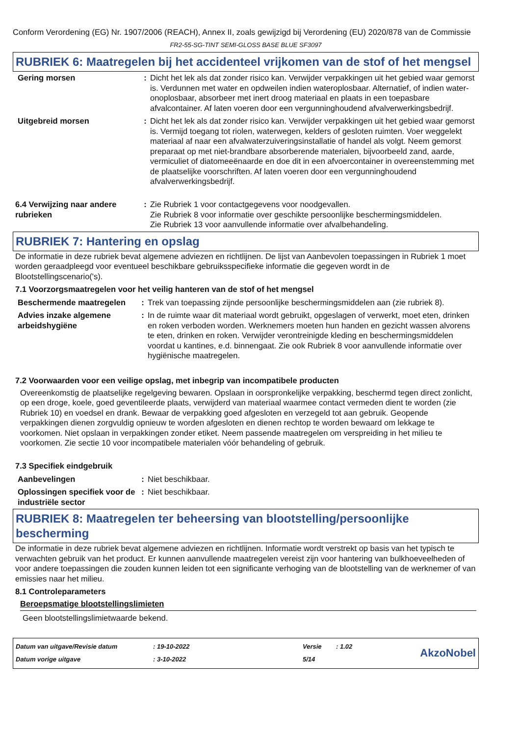Conform Verordening (EG) Nr. 1907/2006 (REACH), Annex II, zoals gewijzigd bij Verordening (EU) 2020/878 van de Commissie
FR2-55-SG-TINT SEMI-GLOSS BASE BLUE SF3097
RUBRIEK 6: Maatregelen bij het accidenteel vrijkomen van de stof of het mengsel
| Gering morsen | : | Dicht het lek als dat zonder risico kan. Verwijder verpakkingen uit het gebied waar gemorst is. Verdunnen met water en opdweilen indien wateroplosbaar. Alternatief, of indien water-onoplosbaar, absorbeer met inert droog materiaal en plaats in een toepasbare afvalcontainer. Af laten voeren door een vergunninghoudend afvalverwerkingsbedrijf. |
| Uitgebreid morsen | : | Dicht het lek als dat zonder risico kan. Verwijder verpakkingen uit het gebied waar gemorst is. Vermijd toegang tot riolen, waterwegen, kelders of gesloten ruimten. Voer weggelekt materiaal af naar een afvalwaterzuiveringsinstallatie of handel als volgt. Neem gemorst preparaat op met niet-brandbare absorberende materialen, bijvoorbeeld zand, aarde, vermiculiet of diatomeeënaarde en doe dit in een afvoercontainer in overeenstemming met de plaatselijke voorschriften. Af laten voeren door een vergunninghoudend afvalverwerkingsbedrijf. |
| 6.4 Verwijzing naar andere rubrieken | : | Zie Rubriek 1 voor contactgegevens voor noodgevallen. Zie Rubriek 8 voor informatie over geschikte persoonlijke beschermingsmiddelen. Zie Rubriek 13 voor aanvullende informatie over afvalbehandeling. |
RUBRIEK 7: Hantering en opslag
De informatie in deze rubriek bevat algemene adviezen en richtlijnen. De lijst van Aanbevolen toepassingen in Rubriek 1 moet worden geraadpleegd voor eventueel beschikbare gebruiksspecifieke informatie die gegeven wordt in de Blootstellingscenario('s).
7.1 Voorzorgsmaatregelen voor het veilig hanteren van de stof of het mengsel
| Beschermende maatregelen | : | Trek van toepassing zijnde persoonlijke beschermingsmiddelen aan (zie rubriek 8). |
| Advies inzake algemene arbeidshygiëne | : | In de ruimte waar dit materiaal wordt gebruikt, opgeslagen of verwerkt, moet eten, drinken en roken verboden worden. Werknemers moeten hun handen en gezicht wassen alvorens te eten, drinken en roken. Verwijder verontreinigde kleding en beschermingsmiddelen voordat u kantines, e.d. binnengaat. Zie ook Rubriek 8 voor aanvullende informatie over hygiënische maatregelen. |
7.2 Voorwaarden voor een veilige opslag, met inbegrip van incompatibele producten
Overeenkomstig de plaatselijke regelgeving bewaren. Opslaan in oorspronkelijke verpakking, beschermd tegen direct zonlicht, op een droge, koele, goed geventileerde plaats, verwijderd van materiaal waarmee contact vermeden dient te worden (zie Rubriek 10) en voedsel en drank. Bewaar de verpakking goed afgesloten en verzegeld tot aan gebruik. Geopende verpakkingen dienen zorgvuldig opnieuw te worden afgesloten en dienen rechtop te worden bewaard om lekkage te voorkomen. Niet opslaan in verpakkingen zonder etiket. Neem passende maatregelen om verspreiding in het milieu te voorkomen. Zie sectie 10 voor incompatibele materialen vóór behandeling of gebruik.
7.3 Specifiek eindgebruik
| Aanbevelingen | : | Niet beschikbaar. |
| Oplossingen specifiek voor de industriële sector | : | Niet beschikbaar. |
RUBRIEK 8: Maatregelen ter beheersing van blootstelling/persoonlijke bescherming
De informatie in deze rubriek bevat algemene adviezen en richtlijnen. Informatie wordt verstrekt op basis van het typisch te verwachten gebruik van het product. Er kunnen aanvullende maatregelen vereist zijn voor hantering van bulkhoeveelheden of voor andere toepassingen die zouden kunnen leiden tot een significante verhoging van de blootstelling van de werknemer of van emissies naar het milieu.
8.1 Controleparameters
Beroepsmatige blootstellingslimieten
Geen blootstellingslimietwaarde bekend.
| Datum van uitgave/Revisie datum | : 19-10-2022 | Versie | : 1.02 | AkzoNobel |
| Datum vorige uitgave | : 3-10-2022 | 5/14 | | |